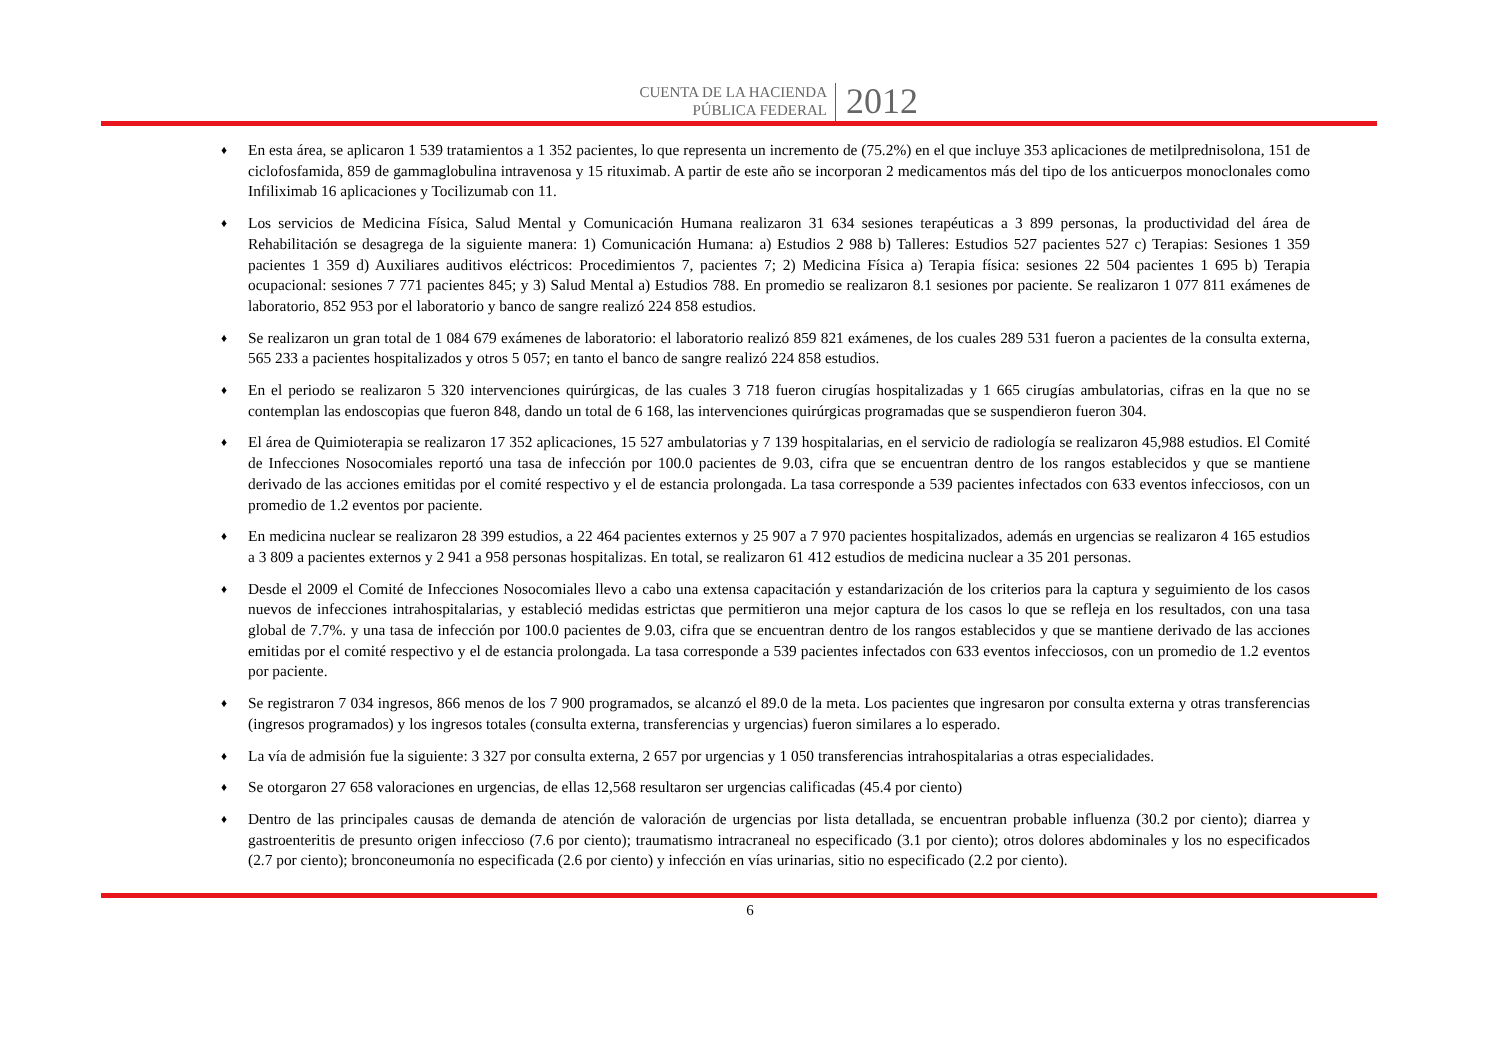CUENTA DE LA HACIENDA
PÚBLICA FEDERAL
2012
♦ En esta área, se aplicaron 1 539 tratamientos a 1 352 pacientes, lo que representa un incremento de (75.2%) en el que incluye 353 aplicaciones de metilprednisolona, 151 de ciclofosfamida, 859 de gammaglobulina intravenosa y 15 rituximab. A partir de este año se incorporan 2 medicamentos más del tipo de los anticuerpos monoclonales como Infiliximab 16 aplicaciones y Tocilizumab con 11.
♦ Los servicios de Medicina Física, Salud Mental y Comunicación Humana realizaron 31 634 sesiones terapéuticas a 3 899 personas, la productividad del área de Rehabilitación se desagrega de la siguiente manera: 1) Comunicación Humana: a) Estudios 2 988 b) Talleres: Estudios 527 pacientes 527 c) Terapias: Sesiones 1 359 pacientes 1 359 d) Auxiliares auditivos eléctricos: Procedimientos 7, pacientes 7; 2) Medicina Física a) Terapia física: sesiones 22 504 pacientes 1 695 b) Terapia ocupacional: sesiones 7 771 pacientes 845; y 3) Salud Mental a) Estudios 788. En promedio se realizaron 8.1 sesiones por paciente. Se realizaron 1 077 811 exámenes de laboratorio, 852 953 por el laboratorio y banco de sangre realizó 224 858 estudios.
♦ Se realizaron un gran total de 1 084 679 exámenes de laboratorio: el laboratorio realizó 859 821 exámenes, de los cuales 289 531 fueron a pacientes de la consulta externa, 565 233 a pacientes hospitalizados y otros 5 057; en tanto el banco de sangre realizó 224 858 estudios.
♦ En el periodo se realizaron 5 320 intervenciones quirúrgicas, de las cuales 3 718 fueron cirugías hospitalizadas y 1 665 cirugías ambulatorias, cifras en la que no se contemplan las endoscopias que fueron 848, dando un total de 6 168, las intervenciones quirúrgicas programadas que se suspendieron fueron 304.
♦ El área de Quimioterapia se realizaron 17 352 aplicaciones, 15 527 ambulatorias y 7 139 hospitalarias, en el servicio de radiología se realizaron 45,988 estudios. El Comité de Infecciones Nosocomiales reportó una tasa de infección por 100.0 pacientes de 9.03, cifra que se encuentran dentro de los rangos establecidos y que se mantiene derivado de las acciones emitidas por el comité respectivo y el de estancia prolongada. La tasa corresponde a 539 pacientes infectados con 633 eventos infecciosos, con un promedio de 1.2 eventos por paciente.
♦ En medicina nuclear se realizaron 28 399 estudios, a 22 464 pacientes externos y 25 907 a 7 970 pacientes hospitalizados, además en urgencias se realizaron 4 165 estudios a 3 809 a pacientes externos y 2 941 a 958 personas hospitalizas. En total, se realizaron 61 412 estudios de medicina nuclear a 35 201 personas.
♦ Desde el 2009 el Comité de Infecciones Nosocomiales llevo a cabo una extensa capacitación y estandarización de los criterios para la captura y seguimiento de los casos nuevos de infecciones intrahospitalarias, y estableció medidas estrictas que permitieron una mejor captura de los casos lo que se refleja en los resultados, con una tasa global de 7.7%. y una tasa de infección por 100.0 pacientes de 9.03, cifra que se encuentran dentro de los rangos establecidos y que se mantiene derivado de las acciones emitidas por el comité respectivo y el de estancia prolongada. La tasa corresponde a 539 pacientes infectados con 633 eventos infecciosos, con un promedio de 1.2 eventos por paciente.
♦ Se registraron 7 034 ingresos, 866 menos de los 7 900 programados, se alcanzó el 89.0 de la meta. Los pacientes que ingresaron por consulta externa y otras transferencias (ingresos programados) y los ingresos totales (consulta externa, transferencias y urgencias) fueron similares a lo esperado.
♦ La vía de admisión fue la siguiente: 3 327 por consulta externa, 2 657 por urgencias y 1 050 transferencias intrahospitalarias a otras especialidades.
♦ Se otorgaron 27 658 valoraciones en urgencias, de ellas 12,568 resultaron ser urgencias calificadas (45.4 por ciento)
♦ Dentro de las principales causas de demanda de atención de valoración de urgencias por lista detallada, se encuentran probable influenza (30.2 por ciento); diarrea y gastroenteritis de presunto origen infeccioso (7.6 por ciento); traumatismo intracraneal no especificado (3.1 por ciento); otros dolores abdominales y los no especificados (2.7 por ciento); bronconeumonía no especificada (2.6 por ciento) y infección en vías urinarias, sitio no especificado (2.2 por ciento).
6